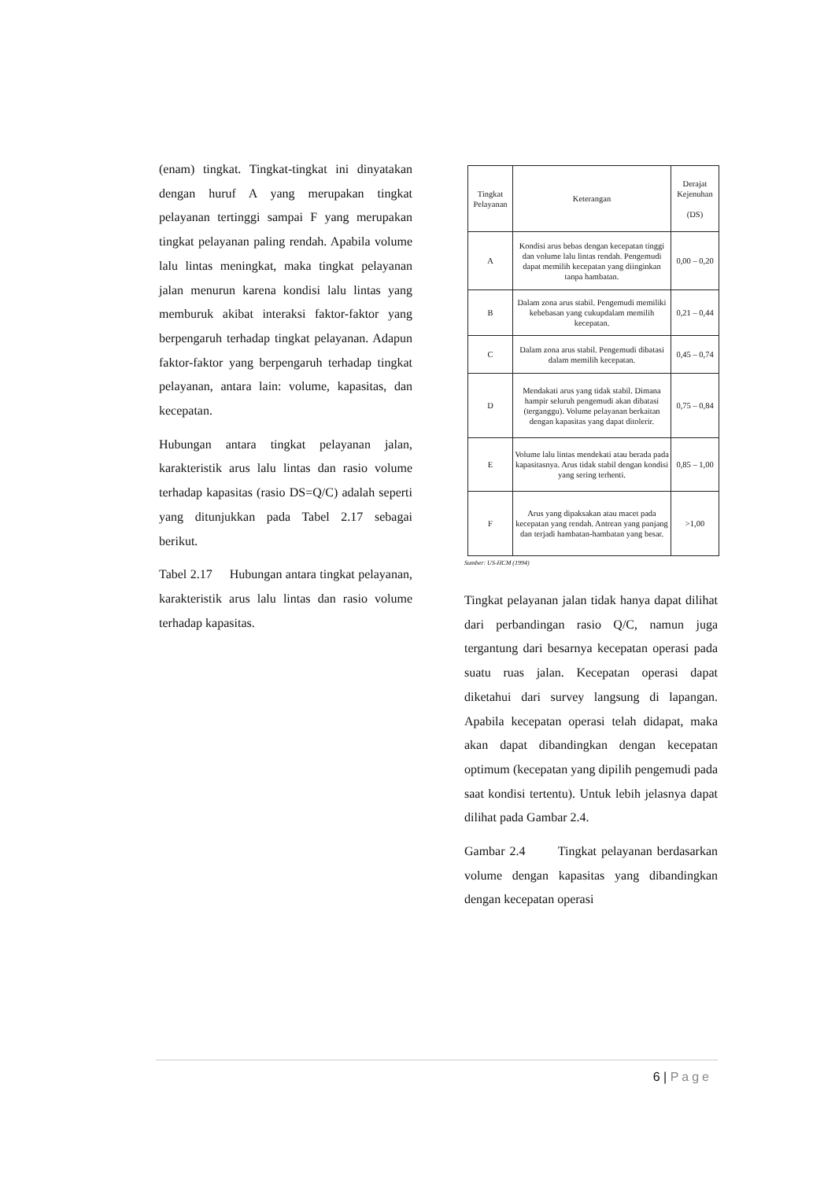(enam) tingkat. Tingkat-tingkat ini dinyatakan dengan huruf A yang merupakan tingkat pelayanan tertinggi sampai F yang merupakan tingkat pelayanan paling rendah. Apabila volume lalu lintas meningkat, maka tingkat pelayanan jalan menurun karena kondisi lalu lintas yang memburuk akibat interaksi faktor-faktor yang berpengaruh terhadap tingkat pelayanan. Adapun faktor-faktor yang berpengaruh terhadap tingkat pelayanan, antara lain: volume, kapasitas, dan kecepatan.
Hubungan antara tingkat pelayanan jalan, karakteristik arus lalu lintas dan rasio volume terhadap kapasitas (rasio DS=Q/C) adalah seperti yang ditunjukkan pada Tabel 2.17 sebagai berikut.
Tabel 2.17 Hubungan antara tingkat pelayanan, karakteristik arus lalu lintas dan rasio volume terhadap kapasitas.
| Tingkat Pelayanan | Keterangan | Derajat Kejenuhan (DS) |
| --- | --- | --- |
| A | Kondisi arus bebas dengan kecepatan tinggi dan volume lalu lintas rendah. Pengemudi dapat memilih kecepatan yang diinginkan tanpa hambatan. | 0,00 – 0,20 |
| B | Dalam zona arus stabil. Pengemudi memiliki kebebasan yang cukupdalam memilih kecepatan. | 0,21 – 0,44 |
| C | Dalam zona arus stabil. Pengemudi dibatasi dalam memilih kecepatan. | 0,45 – 0,74 |
| D | Mendakati arus yang tidak stabil. Dimana hampir seluruh pengemudi akan dibatasi (terganggu). Volume pelayanan berkaitan dengan kapasitas yang dapat ditolerir. | 0,75 – 0,84 |
| E | Volume lalu lintas mendekati atau berada pada kapasitasnya. Arus tidak stabil dengan kondisi yang sering terhenti. | 0,85 – 1,00 |
| F | Arus yang dipaksakan atau macet pada kecepatan yang rendah. Antrean yang panjang dan terjadi hambatan-hambatan yang besar. | >1,00 |
Sumber: US-HCM (1994)
Tingkat pelayanan jalan tidak hanya dapat dilihat dari perbandingan rasio Q/C, namun juga tergantung dari besarnya kecepatan operasi pada suatu ruas jalan. Kecepatan operasi dapat diketahui dari survey langsung di lapangan. Apabila kecepatan operasi telah didapat, maka akan dapat dibandingkan dengan kecepatan optimum (kecepatan yang dipilih pengemudi pada saat kondisi tertentu). Untuk lebih jelasnya dapat dilihat pada Gambar 2.4.
Gambar 2.4 Tingkat pelayanan berdasarkan volume dengan kapasitas yang dibandingkan dengan kecepatan operasi
6 | Page